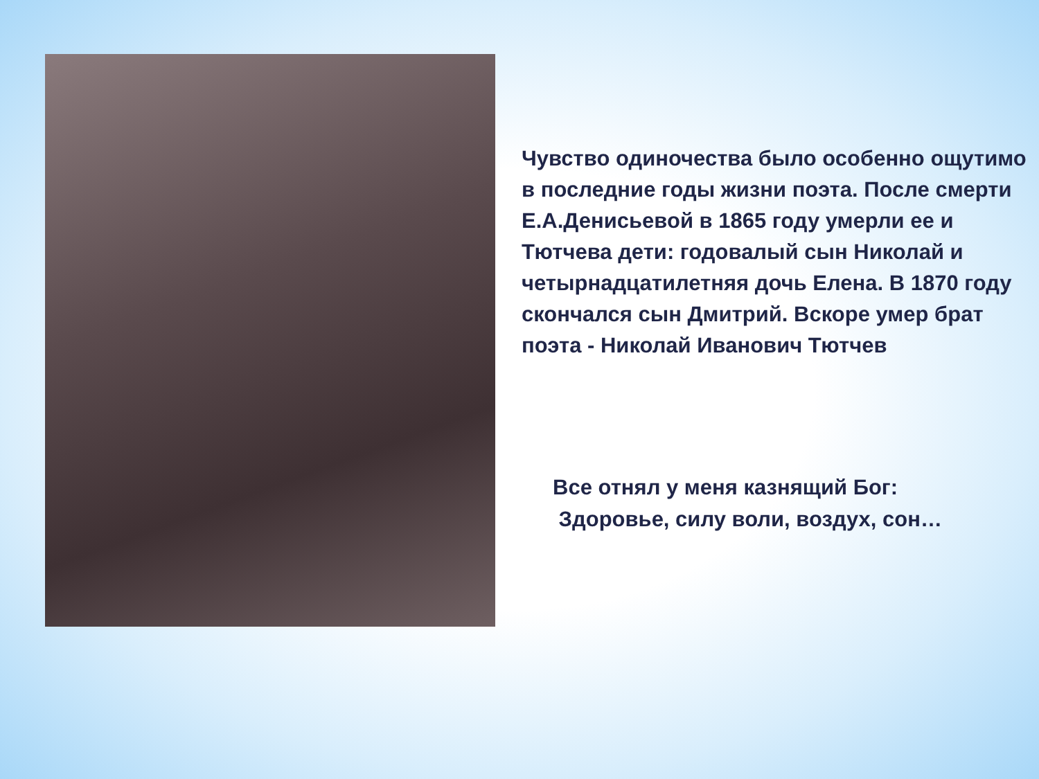Чувство одиночества было особенно ощутимо в последние годы жизни поэта. После смерти Е.А.Денисьевой в 1865 году умерли ее и Тютчева дети: годовалый сын Николай и четырнадцатилетняя дочь Елена. В 1870 году скончался сын Дмитрий. Вскоре умер брат поэта - Николай Иванович Тютчев
Все отнял у меня казнящий Бог:
Здоровье, силу воли, воздух, сон…